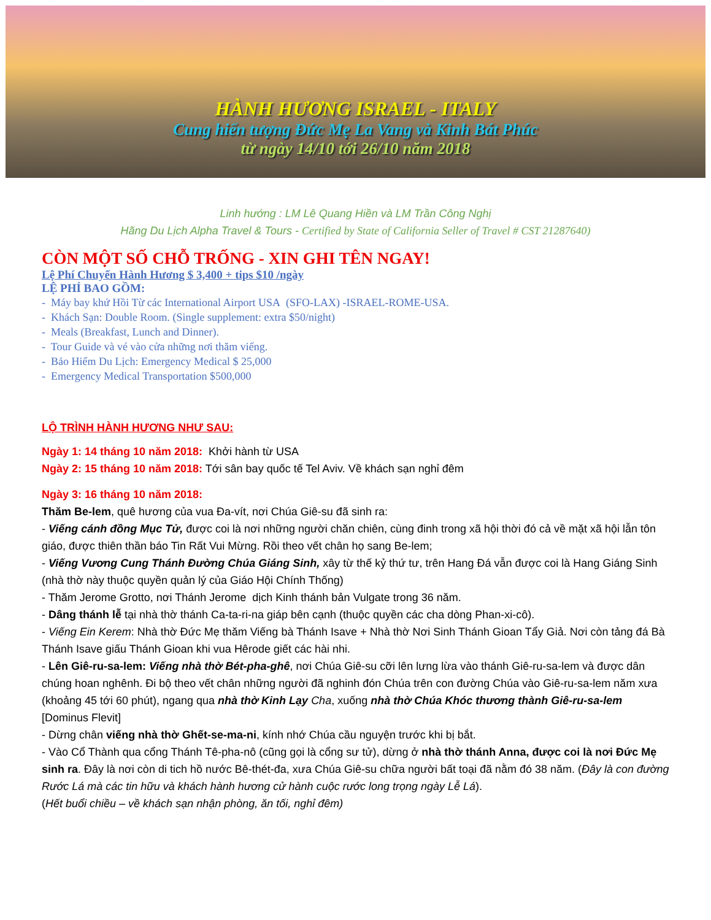HÀNH HƯƠNG ISRAEL - ITALY
Cung hiến tượng Đức Mẹ La Vang và Kinh Bát Phúc
từ ngày 14/10 tới 26/10 năm 2018
Linh hướng : LM Lê Quang Hiền và LM Trần Công Nghị
Hãng Du Lịch Alpha Travel & Tours - Certified by State of California Seller of Travel # CST 21287640)
CÒN MỘT SỐ CHỖ TRỐNG - XIN GHI TÊN NGAY!
Lệ Phí Chuyến Hành Hương $ 3,400 + tips $10 /ngày
LỆ PHÍ BAO GỒM:
- Máy bay khứ Hồi Từ các International Airport USA (SFO-LAX) -ISRAEL-ROME-USA.
- Khách Sạn: Double Room. (Single supplement: extra $50/night)
- Meals (Breakfast, Lunch and Dinner).
- Tour Guide và vé vào cửa những nơi thăm viếng.
- Bảo Hiểm Du Lịch: Emergency Medical $ 25,000
- Emergency Medical Transportation $500,000
LỘ TRÌNH HÀNH HƯƠNG NHƯ SAU:
Ngày 1: 14 tháng 10 năm 2018: Khởi hành từ USA
Ngày 2: 15 tháng 10 năm 2018: Tới sân bay quốc tế Tel Aviv. Về khách sạn nghỉ đêm
Ngày 3: 16 tháng 10 năm 2018:
Thăm Be-lem, quê hương của vua Đa-vít, nơi Chúa Giê-su đã sinh ra:
- Viếng cánh đồng Mục Tử, được coi là nơi những người chăn chiên, cùng đinh trong xã hội thời đó cả về mặt xã hội lẫn tôn giáo, được thiên thần báo Tin Rất Vui Mừng. Rồi theo vết chân họ sang Be-lem;
- Viếng Vương Cung Thánh Đường Chúa Giáng Sinh, xây từ thế kỷ thứ tư, trên Hang Đá vẫn được coi là Hang Giáng Sinh (nhà thờ này thuộc quyền quản lý của Giáo Hội Chính Thống)
- Thăm Jerome Grotto, nơi Thánh Jerome dịch Kinh thánh bản Vulgate trong 36 năm.
- Dâng thánh lễ tại nhà thờ thánh Ca-ta-ri-na giáp bên cạnh (thuộc quyền các cha dòng Phan-xi-cô).
- Viếng Ein Kerem: Nhà thờ Đức Mẹ thăm Viếng bà Thánh Isave + Nhà thờ Nơi Sinh Thánh Gioan Tẩy Giả. Nơi còn tảng đá Bà Thánh Isave giấu Thánh Gioan khi vua Hêrode giết các hài nhi.
- Lên Giê-ru-sa-lem: Viếng nhà thờ Bét-pha-ghê, nơi Chúa Giê-su cỡi lên lưng lừa vào thánh Giê-ru-sa-lem và được dân chúng hoan nghênh. Đi bộ theo vết chân những người đã nghinh đón Chúa trên con đường Chúa vào Giê-ru-sa-lem năm xưa (khoảng 45 tới 60 phút), ngang qua nhà thờ Kinh Lạy Cha, xuống nhà thờ Chúa Khóc thương thành Giê-ru-sa-lem [Dominus Flevit]
- Dừng chân viếng nhà thờ Ghết-se-ma-ni, kính nhớ Chúa cầu nguyện trước khi bị bắt.
- Vào Cổ Thành qua cổng Thánh Tê-pha-nô (cũng gọi là cổng sư tử), dừng ở nhà thờ thánh Anna, được coi là nơi Đức Mẹ sinh ra. Đây là nơi còn di tich hồ nước Bê-thét-đa, xưa Chúa Giê-su chữa người bất toại đã nằm đó 38 năm. (Đây là con đường Rước Lá mà các tin hữu và khách hành hương cử hành cuộc rước long trọng ngày Lễ Lá).
(Hết buổi chiều – về khách sạn nhận phòng, ăn tối, nghỉ đêm)